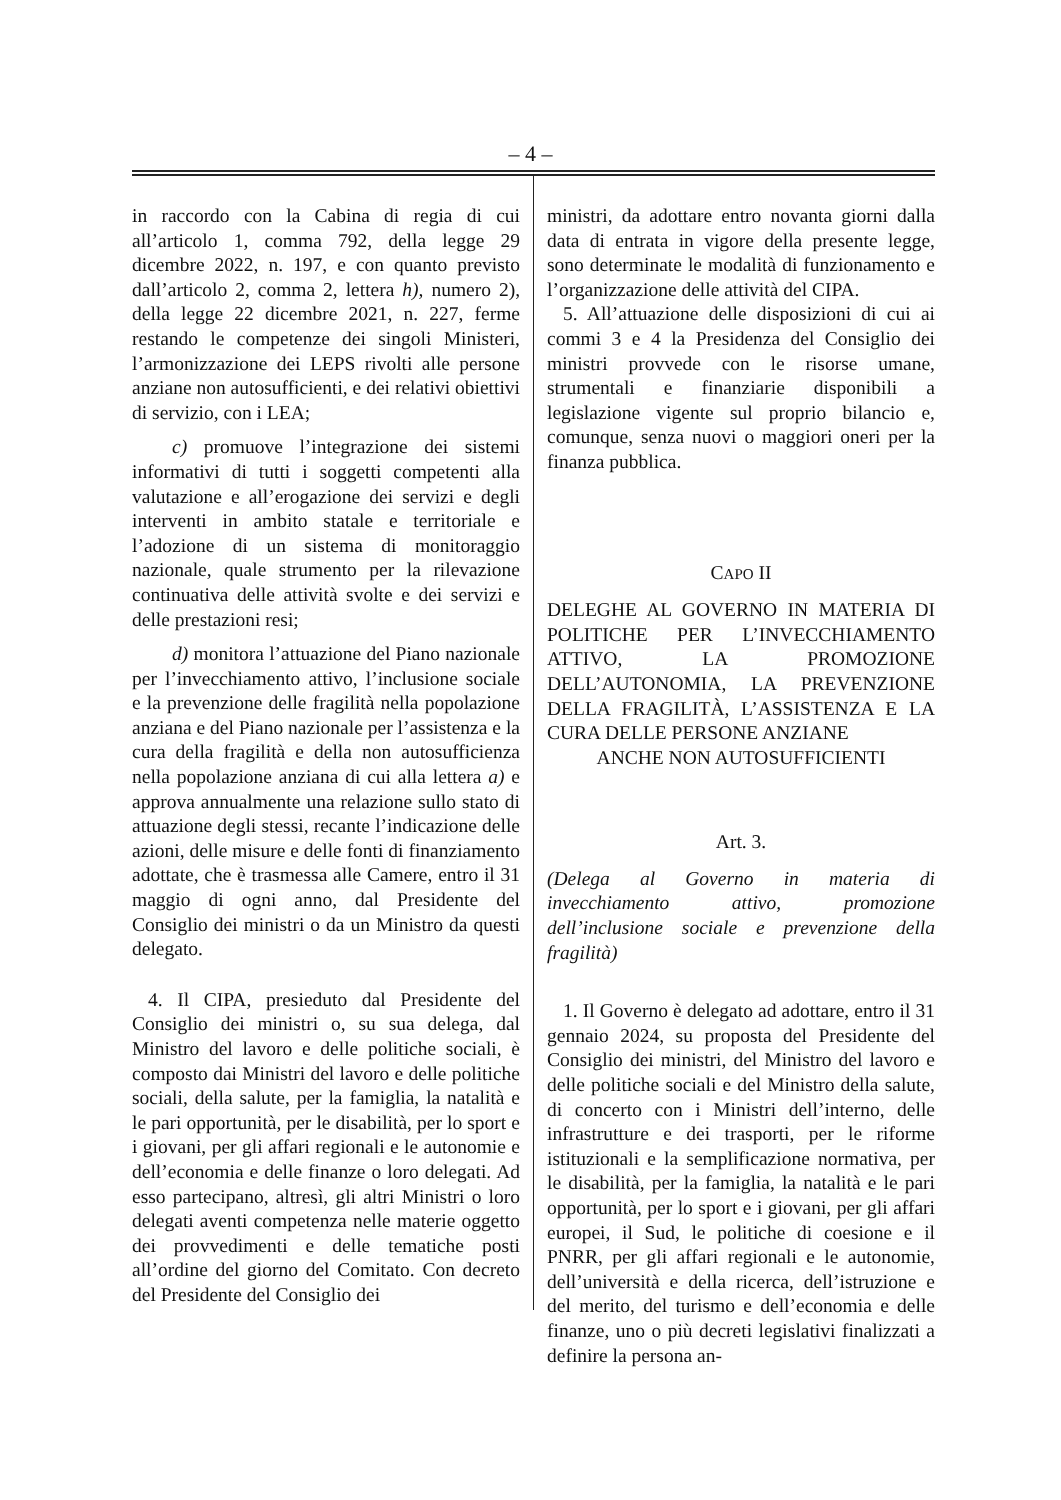– 4 –
in raccordo con la Cabina di regia di cui all’articolo 1, comma 792, della legge 29 dicembre 2022, n. 197, e con quanto previsto dall’articolo 2, comma 2, lettera h), numero 2), della legge 22 dicembre 2021, n. 227, ferme restando le competenze dei singoli Ministeri, l’armonizzazione dei LEPS rivolti alle persone anziane non autosufficienti, e dei relativi obiettivi di servizio, con i LEA;
c) promuove l’integrazione dei sistemi informativi di tutti i soggetti competenti alla valutazione e all’erogazione dei servizi e degli interventi in ambito statale e territoriale e l’adozione di un sistema di monitoraggio nazionale, quale strumento per la rilevazione continuativa delle attività svolte e dei servizi e delle prestazioni resi;
d) monitora l’attuazione del Piano nazionale per l’invecchiamento attivo, l’inclusione sociale e la prevenzione delle fragilità nella popolazione anziana e del Piano nazionale per l’assistenza e la cura della fragilità e della non autosufficienza nella popolazione anziana di cui alla lettera a) e approva annualmente una relazione sullo stato di attuazione degli stessi, recante l’indicazione delle azioni, delle misure e delle fonti di finanziamento adottate, che è trasmessa alle Camere, entro il 31 maggio di ogni anno, dal Presidente del Consiglio dei ministri o da un Ministro da questi delegato.
4. Il CIPA, presieduto dal Presidente del Consiglio dei ministri o, su sua delega, dal Ministro del lavoro e delle politiche sociali, è composto dai Ministri del lavoro e delle politiche sociali, della salute, per la famiglia, la natalità e le pari opportunità, per le disabilità, per lo sport e i giovani, per gli affari regionali e le autonomie e dell’economia e delle finanze o loro delegati. Ad esso partecipano, altresì, gli altri Ministri o loro delegati aventi competenza nelle materie oggetto dei provvedimenti e delle tematiche posti all’ordine del giorno del Comitato. Con decreto del Presidente del Consiglio dei
ministri, da adottare entro novanta giorni dalla data di entrata in vigore della presente legge, sono determinate le modalità di funzionamento e l’organizzazione delle attività del CIPA.
5. All’attuazione delle disposizioni di cui ai commi 3 e 4 la Presidenza del Consiglio dei ministri provvede con le risorse umane, strumentali e finanziarie disponibili a legislazione vigente sul proprio bilancio e, comunque, senza nuovi o maggiori oneri per la finanza pubblica.
CAPO II
DELEGHE AL GOVERNO IN MATERIA DI POLITICHE PER L’INVECCHIAMENTO ATTIVO, LA PROMOZIONE DELL’AUTONOMIA, LA PREVENZIONE DELLA FRAGILITÀ, L’ASSISTENZA E LA CURA DELLE PERSONE ANZIANE
ANCHE NON AUTOSUFFICIENTI
Art. 3.
(Delega al Governo in materia di invecchiamento attivo, promozione dell’inclusione sociale e prevenzione della fragilità)
1. Il Governo è delegato ad adottare, entro il 31 gennaio 2024, su proposta del Presidente del Consiglio dei ministri, del Ministro del lavoro e delle politiche sociali e del Ministro della salute, di concerto con i Ministri dell’interno, delle infrastrutture e dei trasporti, per le riforme istituzionali e la semplificazione normativa, per le disabilità, per la famiglia, la natalità e le pari opportunità, per lo sport e i giovani, per gli affari europei, il Sud, le politiche di coesione e il PNRR, per gli affari regionali e le autonomie, dell’università e della ricerca, dell’istruzione e del merito, del turismo e dell’economia e delle finanze, uno o più decreti legislativi finalizzati a definire la persona an-